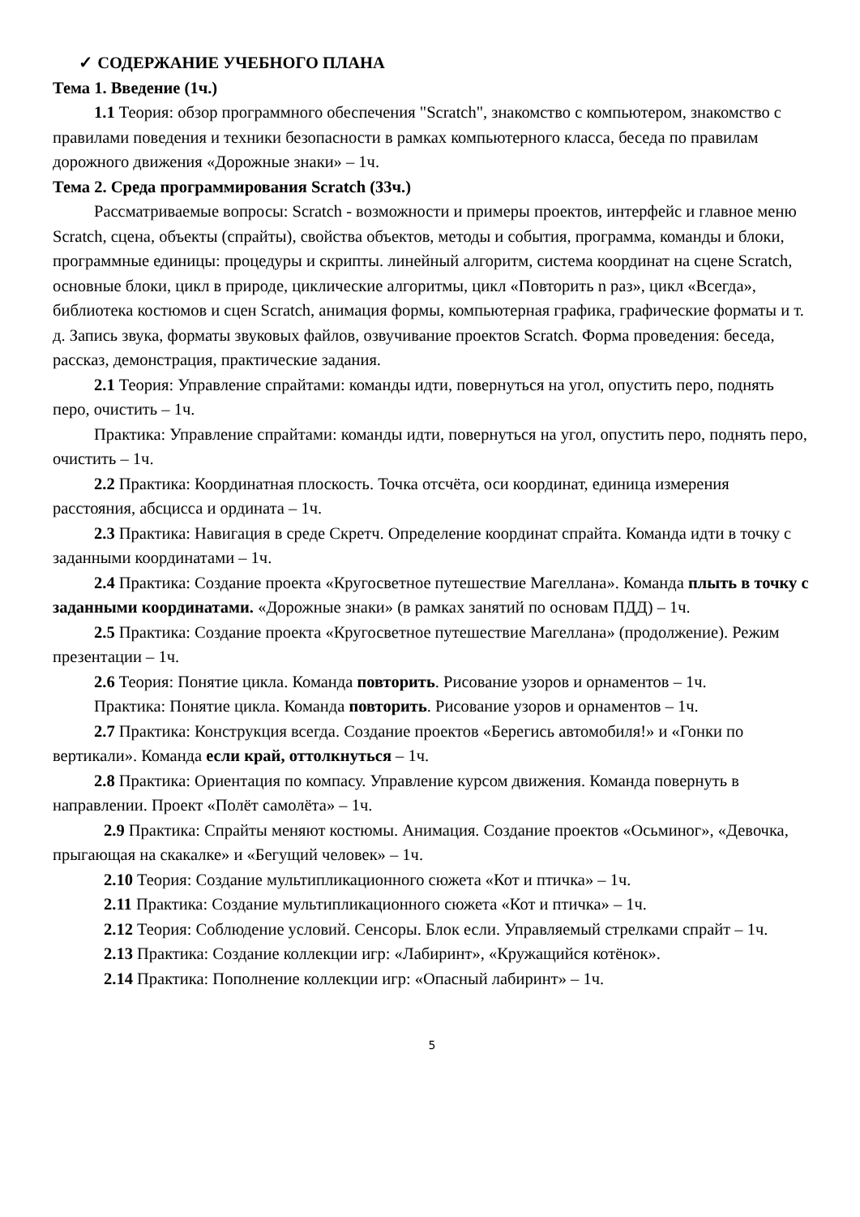✓ СОДЕРЖАНИЕ УЧЕБНОГО ПЛАНА
Тема 1. Введение (1ч.)
1.1 Теория: обзор программного обеспечения "Scratch", знакомство с компьютером, знакомство с правилами поведения и техники безопасности в рамках компьютерного класса, беседа по правилам дорожного движения «Дорожные знаки» – 1ч.
Тема 2. Среда программирования Scratch (33ч.)
Рассматриваемые вопросы: Scratch - возможности и примеры проектов, интерфейс и главное меню Scratch, сцена, объекты (спрайты), свойства объектов, методы и события, программа, команды и блоки, программные единицы: процедуры и скрипты. линейный алгоритм, система координат на сцене Scratch, основные блоки, цикл в природе, циклические алгоритмы, цикл «Повторить n раз», цикл «Всегда», библиотека костюмов и сцен Scratch, анимация формы, компьютерная графика, графические форматы и т. д. Запись звука, форматы звуковых файлов, озвучивание проектов Scratch. Форма проведения: беседа, рассказ, демонстрация, практические задания.
2.1 Теория: Управление спрайтами: команды идти, повернуться на угол, опустить перо, поднять перо, очистить – 1ч.
Практика: Управление спрайтами: команды идти, повернуться на угол, опустить перо, поднять перо, очистить – 1ч.
2.2 Практика: Координатная плоскость. Точка отсчёта, оси координат, единица измерения расстояния, абсцисса и ордината – 1ч.
2.3 Практика: Навигация в среде Скретч. Определение координат спрайта. Команда идти в точку с заданными координатами – 1ч.
2.4 Практика: Создание проекта «Кругосветное путешествие Магеллана». Команда плыть в точку с заданными координатами. «Дорожные знаки» (в рамках занятий по основам ПДД) – 1ч.
2.5 Практика: Создание проекта «Кругосветное путешествие Магеллана» (продолжение). Режим презентации – 1ч.
2.6 Теория: Понятие цикла. Команда повторить. Рисование узоров и орнаментов – 1ч.
Практика: Понятие цикла. Команда повторить. Рисование узоров и орнаментов – 1ч.
2.7 Практика: Конструкция всегда. Создание проектов «Берегись автомобиля!» и «Гонки по вертикали». Команда если край, оттолкнуться – 1ч.
2.8 Практика: Ориентация по компасу. Управление курсом движения. Команда повернуть в направлении. Проект «Полёт самолёта» – 1ч.
2.9 Практика: Спрайты меняют костюмы. Анимация. Создание проектов «Осьминог», «Девочка, прыгающая на скакалке» и «Бегущий человек» – 1ч.
2.10 Теория: Создание мультипликационного сюжета «Кот и птичка» – 1ч.
2.11 Практика: Создание мультипликационного сюжета «Кот и птичка» – 1ч.
2.12 Теория: Соблюдение условий. Сенсоры. Блок если. Управляемый стрелками спрайт – 1ч.
2.13 Практика: Создание коллекции игр: «Лабиринт», «Кружащийся котёнок».
2.14 Практика: Пополнение коллекции игр: «Опасный лабиринт» – 1ч.
5